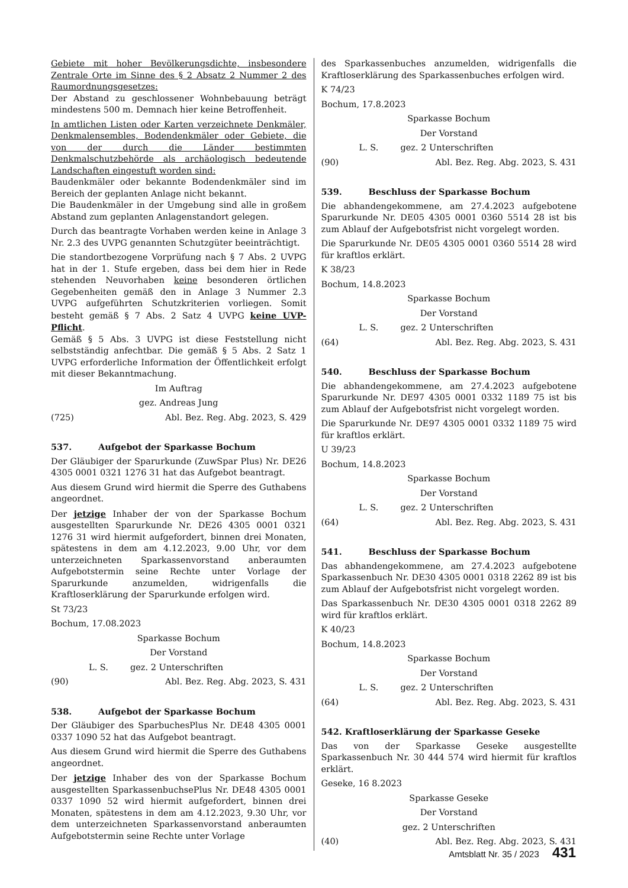Gebiete mit hoher Bevölkerungsdichte, insbesondere Zentrale Orte im Sinne des § 2 Absatz 2 Nummer 2 des Raumordnungsgesetzes:
Der Abstand zu geschlossener Wohnbebauung beträgt mindestens 500 m. Demnach hier keine Betroffenheit.
In amtlichen Listen oder Karten verzeichnete Denkmäler, Denkmalensembles, Bodendenkmäler oder Gebiete, die von der durch die Länder bestimmten Denkmalschutzbehörde als archäologisch bedeutende Landschaften eingestuft worden sind:
Baudenkmäler oder bekannte Bodendenkmäler sind im Bereich der geplanten Anlage nicht bekannt.
Die Baudenkmäler in der Umgebung sind alle in großem Abstand zum geplanten Anlagenstandort gelegen.
Durch das beantragte Vorhaben werden keine in Anlage 3 Nr. 2.3 des UVPG genannten Schutzgüter beeinträchtigt.
Die standortbezogene Vorprüfung nach § 7 Abs. 2 UVPG hat in der 1. Stufe ergeben, dass bei dem hier in Rede stehenden Neuvorhaben keine besonderen örtlichen Gegebenheiten gemäß den in Anlage 3 Nummer 2.3 UVPG aufgeführten Schutzkriterien vorliegen. Somit besteht gemäß § 7 Abs. 2 Satz 4 UVPG keine UVP-Pflicht.
Gemäß § 5 Abs. 3 UVPG ist diese Feststellung nicht selbstständig anfechtbar. Die gemäß § 5 Abs. 2 Satz 1 UVPG erforderliche Information der Öffentlichkeit erfolgt mit dieser Bekanntmachung.
Im Auftrag
gez. Andreas Jung
(725) Abl. Bez. Reg. Abg. 2023, S. 429
537. Aufgebot der Sparkasse Bochum
Der Gläubiger der Sparurkunde (ZuwSpar Plus) Nr. DE26 4305 0001 0321 1276 31 hat das Aufgebot beantragt.
Aus diesem Grund wird hiermit die Sperre des Guthabens angeordnet.
Der jetzige Inhaber der von der Sparkasse Bochum ausgestellten Sparurkunde Nr. DE26 4305 0001 0321 1276 31 wird hiermit aufgefordert, binnen drei Monaten, spätestens in dem am 4.12.2023, 9.00 Uhr, vor dem unterzeichneten Sparkassenvorstand anberaumten Aufgebotstermin seine Rechte unter Vorlage der Sparurkunde anzumelden, widrigenfalls die Kraftloserklärung der Sparurkunde erfolgen wird.
St 73/23
Bochum, 17.08.2023
Sparkasse Bochum
Der Vorstand
L. S. gez. 2 Unterschriften
(90) Abl. Bez. Reg. Abg. 2023, S. 431
538. Aufgebot der Sparkasse Bochum
Der Gläubiger des SparbuchesPlus Nr. DE48 4305 0001 0337 1090 52 hat das Aufgebot beantragt.
Aus diesem Grund wird hiermit die Sperre des Guthabens angeordnet.
Der jetzige Inhaber des von der Sparkasse Bochum ausgestellten SparkassenbuchsePlus Nr. DE48 4305 0001 0337 1090 52 wird hiermit aufgefordert, binnen drei Monaten, spätestens in dem am 4.12.2023, 9.30 Uhr, vor dem unterzeichneten Sparkassenvorstand anberaumten Aufgebotstermin seine Rechte unter Vorlage
des Sparkassenbuches anzumelden, widrigenfalls die Kraftloserklärung des Sparkassenbuches erfolgen wird.
K 74/23
Bochum, 17.8.2023
Sparkasse Bochum
Der Vorstand
L. S. gez. 2 Unterschriften
(90) Abl. Bez. Reg. Abg. 2023, S. 431
539. Beschluss der Sparkasse Bochum
Die abhandengekommene, am 27.4.2023 aufgebotene Sparurkunde Nr. DE05 4305 0001 0360 5514 28 ist bis zum Ablauf der Aufgebotsfrist nicht vorgelegt worden.
Die Sparurkunde Nr. DE05 4305 0001 0360 5514 28 wird für kraftlos erklärt.
K 38/23
Bochum, 14.8.2023
Sparkasse Bochum
Der Vorstand
L. S. gez. 2 Unterschriften
(64) Abl. Bez. Reg. Abg. 2023, S. 431
540. Beschluss der Sparkasse Bochum
Die abhandengekommene, am 27.4.2023 aufgebotene Sparurkunde Nr. DE97 4305 0001 0332 1189 75 ist bis zum Ablauf der Aufgebotsfrist nicht vorgelegt worden.
Die Sparurkunde Nr. DE97 4305 0001 0332 1189 75 wird für kraftlos erklärt.
U 39/23
Bochum, 14.8.2023
Sparkasse Bochum
Der Vorstand
L. S. gez. 2 Unterschriften
(64) Abl. Bez. Reg. Abg. 2023, S. 431
541. Beschluss der Sparkasse Bochum
Das abhandengekommene, am 27.4.2023 aufgebotene Sparkassenbuch Nr. DE30 4305 0001 0318 2262 89 ist bis zum Ablauf der Aufgebotsfrist nicht vorgelegt worden.
Das Sparkassenbuch Nr. DE30 4305 0001 0318 2262 89 wird für kraftlos erklärt.
K 40/23
Bochum, 14.8.2023
Sparkasse Bochum
Der Vorstand
L. S. gez. 2 Unterschriften
(64) Abl. Bez. Reg. Abg. 2023, S. 431
542. Kraftloserklärung der Sparkasse Geseke
Das von der Sparkasse Geseke ausgestellte Sparkassenbuch Nr. 30 444 574 wird hiermit für kraftlos erklärt.
Geseke, 16 8.2023
Sparkasse Geseke
Der Vorstand
gez. 2 Unterschriften
(40) Abl. Bez. Reg. Abg. 2023, S. 431
Amtsblatt Nr. 35 / 2023 431